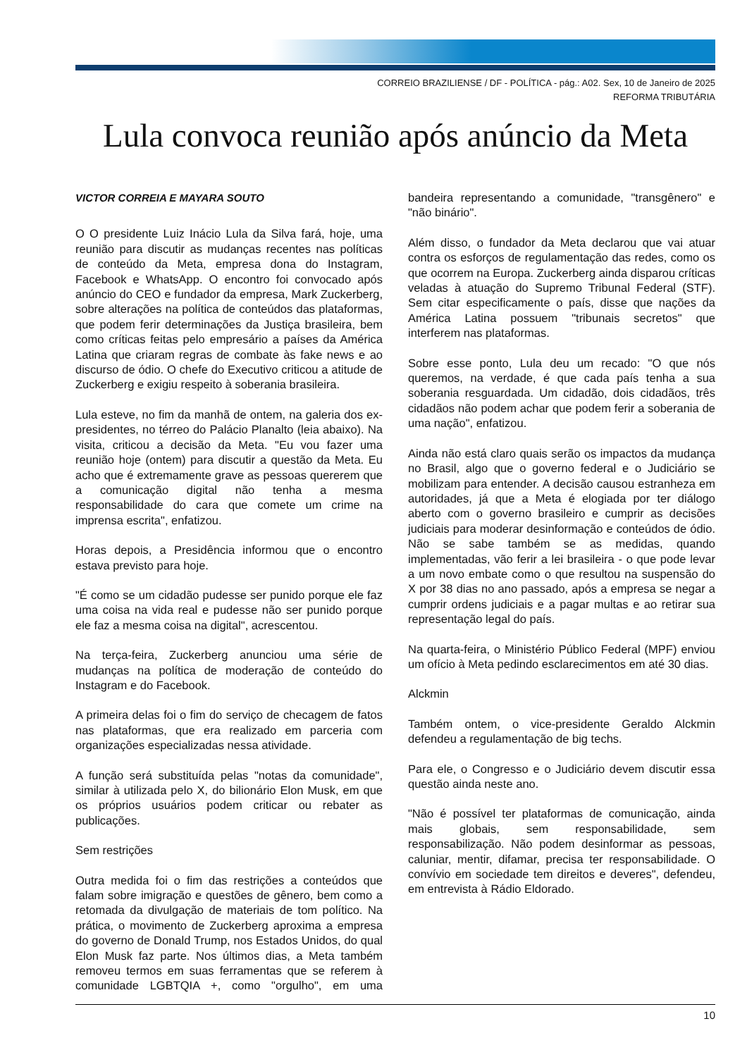CORREIO BRAZILIENSE / DF - POLÍTICA - pág.: A02. Sex, 10 de Janeiro de 2025
REFORMA TRIBUTÁRIA
Lula convoca reunião após anúncio da Meta
VICTOR CORREIA E MAYARA SOUTO
O O presidente Luiz Inácio Lula da Silva fará, hoje, uma reunião para discutir as mudanças recentes nas políticas de conteúdo da Meta, empresa dona do Instagram, Facebook e WhatsApp. O encontro foi convocado após anúncio do CEO e fundador da empresa, Mark Zuckerberg, sobre alterações na política de conteúdos das plataformas, que podem ferir determinações da Justiça brasileira, bem como críticas feitas pelo empresário a países da América Latina que criaram regras de combate às fake news e ao discurso de ódio. O chefe do Executivo criticou a atitude de Zuckerberg e exigiu respeito à soberania brasileira.
Lula esteve, no fim da manhã de ontem, na galeria dos ex-presidentes, no térreo do Palácio Planalto (leia abaixo). Na visita, criticou a decisão da Meta. "Eu vou fazer uma reunião hoje (ontem) para discutir a questão da Meta. Eu acho que é extremamente grave as pessoas quererem que a comunicação digital não tenha a mesma responsabilidade do cara que comete um crime na imprensa escrita", enfatizou.
Horas depois, a Presidência informou que o encontro estava previsto para hoje.
"É como se um cidadão pudesse ser punido porque ele faz uma coisa na vida real e pudesse não ser punido porque ele faz a mesma coisa na digital", acrescentou.
Na terça-feira, Zuckerberg anunciou uma série de mudanças na política de moderação de conteúdo do Instagram e do Facebook.
A primeira delas foi o fim do serviço de checagem de fatos nas plataformas, que era realizado em parceria com organizações especializadas nessa atividade.
A função será substituída pelas "notas da comunidade", similar à utilizada pelo X, do bilionário Elon Musk, em que os próprios usuários podem criticar ou rebater as publicações.
Sem restrições
Outra medida foi o fim das restrições a conteúdos que falam sobre imigração e questões de gênero, bem como a retomada da divulgação de materiais de tom político. Na prática, o movimento de Zuckerberg aproxima a empresa do governo de Donald Trump, nos Estados Unidos, do qual Elon Musk faz parte. Nos últimos dias, a Meta também removeu termos em suas ferramentas que se referem à comunidade LGBTQIA +, como "orgulho", em uma bandeira representando a comunidade, "transgênero" e "não binário".
Além disso, o fundador da Meta declarou que vai atuar contra os esforços de regulamentação das redes, como os que ocorrem na Europa. Zuckerberg ainda disparou críticas veladas à atuação do Supremo Tribunal Federal (STF). Sem citar especificamente o país, disse que nações da América Latina possuem "tribunais secretos" que interferem nas plataformas.
Sobre esse ponto, Lula deu um recado: "O que nós queremos, na verdade, é que cada país tenha a sua soberania resguardada. Um cidadão, dois cidadãos, três cidadãos não podem achar que podem ferir a soberania de uma nação", enfatizou.
Ainda não está claro quais serão os impactos da mudança no Brasil, algo que o governo federal e o Judiciário se mobilizam para entender. A decisão causou estranheza em autoridades, já que a Meta é elogiada por ter diálogo aberto com o governo brasileiro e cumprir as decisões judiciais para moderar desinformação e conteúdos de ódio. Não se sabe também se as medidas, quando implementadas, vão ferir a lei brasileira - o que pode levar a um novo embate como o que resultou na suspensão do X por 38 dias no ano passado, após a empresa se negar a cumprir ordens judiciais e a pagar multas e ao retirar sua representação legal do país.
Na quarta-feira, o Ministério Público Federal (MPF) enviou um ofício à Meta pedindo esclarecimentos em até 30 dias.
Alckmin
Também ontem, o vice-presidente Geraldo Alckmin defendeu a regulamentação de big techs.
Para ele, o Congresso e o Judiciário devem discutir essa questão ainda neste ano.
"Não é possível ter plataformas de comunicação, ainda mais globais, sem responsabilidade, sem responsabilização. Não podem desinformar as pessoas, caluniar, mentir, difamar, precisa ter responsabilidade. O convívio em sociedade tem direitos e deveres", defendeu, em entrevista à Rádio Eldorado.
10